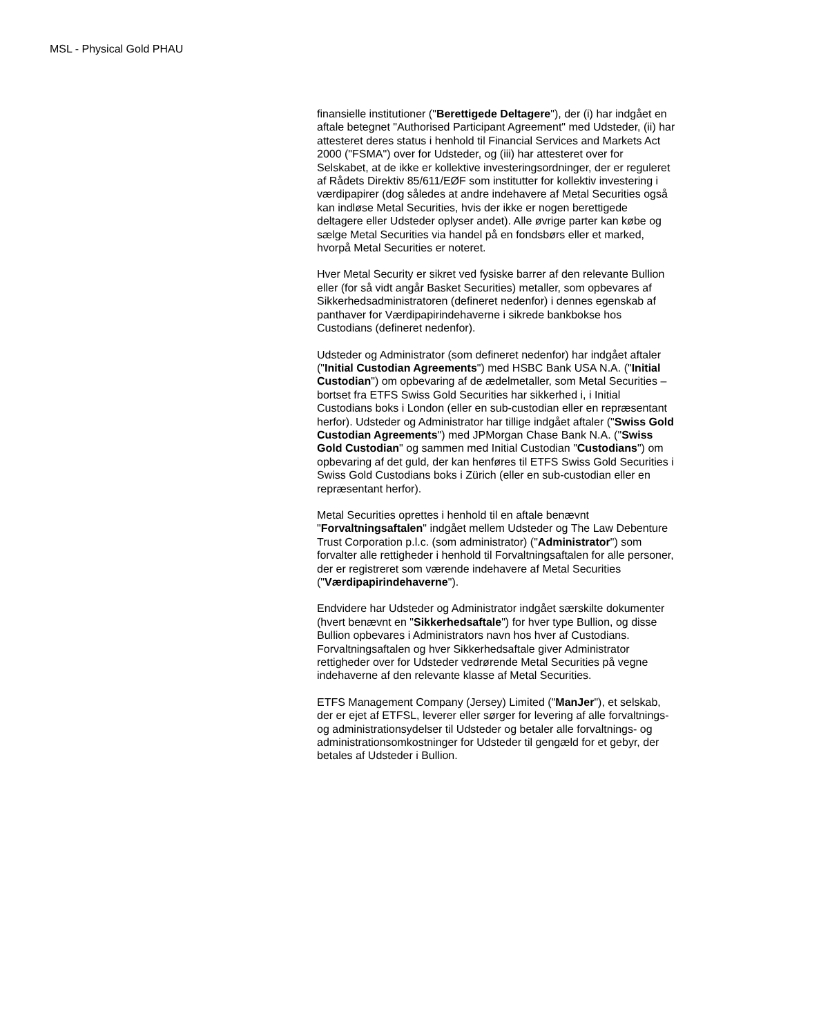MSL - Physical Gold PHAU
finansielle institutioner ("Berettigede Deltagere"), der (i) har indgået en aftale betegnet "Authorised Participant Agreement" med Udsteder, (ii) har attesteret deres status i henhold til Financial Services and Markets Act 2000 ("FSMA") over for Udsteder, og (iii) har attesteret over for Selskabet, at de ikke er kollektive investeringsordninger, der er reguleret af Rådets Direktiv 85/611/EØF som institutter for kollektiv investering i værdipapirer (dog således at andre indehavere af Metal Securities også kan indløse Metal Securities, hvis der ikke er nogen berettigede deltagere eller Udsteder oplyser andet). Alle øvrige parter kan købe og sælge Metal Securities via handel på en fondsbørs eller et marked, hvorpå Metal Securities er noteret.
Hver Metal Security er sikret ved fysiske barrer af den relevante Bullion eller (for så vidt angår Basket Securities) metaller, som opbevares af Sikkerhedsadministratoren (defineret nedenfor) i dennes egenskab af panthaver for Værdipapirindehaverne i sikrede bankbokse hos Custodians (defineret nedenfor).
Udsteder og Administrator (som defineret nedenfor) har indgået aftaler ("Initial Custodian Agreements") med HSBC Bank USA N.A. ("Initial Custodian") om opbevaring af de ædelmetaller, som Metal Securities – bortset fra ETFS Swiss Gold Securities har sikkerhed i, i Initial Custodians boks i London (eller en sub-custodian eller en repræsentant herfor). Udsteder og Administrator har tillige indgået aftaler ("Swiss Gold Custodian Agreements") med JPMorgan Chase Bank N.A. ("Swiss Gold Custodian" og sammen med Initial Custodian "Custodians") om opbevaring af det guld, der kan henføres til ETFS Swiss Gold Securities i Swiss Gold Custodians boks i Zürich (eller en sub-custodian eller en repræsentant herfor).
Metal Securities oprettes i henhold til en aftale benævnt "Forvaltningsaftalen" indgået mellem Udsteder og The Law Debenture Trust Corporation p.l.c. (som administrator) ("Administrator") som forvalter alle rettigheder i henhold til Forvaltningsaftalen for alle personer, der er registreret som værende indehavere af Metal Securities ("Værdipapirindehaverne").
Endvidere har Udsteder og Administrator indgået særskilte dokumenter (hvert benævnt en "Sikkerhedsaftale") for hver type Bullion, og disse Bullion opbevares i Administrators navn hos hver af Custodians. Forvaltningsaftalen og hver Sikkerhedsaftale giver Administrator rettigheder over for Udsteder vedrørende Metal Securities på vegne indehaverne af den relevante klasse af Metal Securities.
ETFS Management Company (Jersey) Limited ("ManJer"), et selskab, der er ejet af ETFSL, leverer eller sørger for levering af alle forvaltnings- og administrationsydelser til Udsteder og betaler alle forvaltnings- og administrationsomkostninger for Udsteder til gengæld for et gebyr, der betales af Udsteder i Bullion.